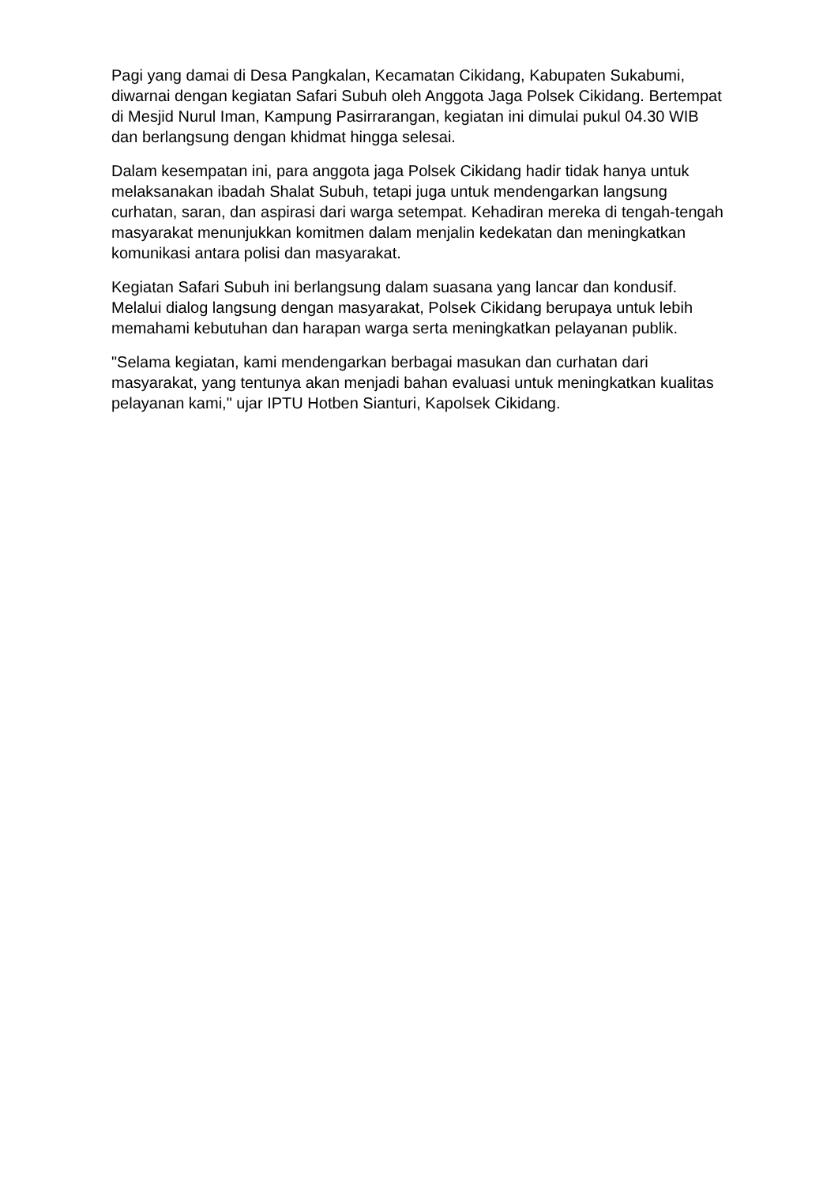Pagi yang damai di Desa Pangkalan, Kecamatan Cikidang, Kabupaten Sukabumi, diwarnai dengan kegiatan Safari Subuh oleh Anggota Jaga Polsek Cikidang. Bertempat di Mesjid Nurul Iman, Kampung Pasirrarangan, kegiatan ini dimulai pukul 04.30 WIB dan berlangsung dengan khidmat hingga selesai.
Dalam kesempatan ini, para anggota jaga Polsek Cikidang hadir tidak hanya untuk melaksanakan ibadah Shalat Subuh, tetapi juga untuk mendengarkan langsung curhatan, saran, dan aspirasi dari warga setempat. Kehadiran mereka di tengah-tengah masyarakat menunjukkan komitmen dalam menjalin kedekatan dan meningkatkan komunikasi antara polisi dan masyarakat.
Kegiatan Safari Subuh ini berlangsung dalam suasana yang lancar dan kondusif. Melalui dialog langsung dengan masyarakat, Polsek Cikidang berupaya untuk lebih memahami kebutuhan dan harapan warga serta meningkatkan pelayanan publik.
"Selama kegiatan, kami mendengarkan berbagai masukan dan curhatan dari masyarakat, yang tentunya akan menjadi bahan evaluasi untuk meningkatkan kualitas pelayanan kami," ujar IPTU Hotben Sianturi, Kapolsek Cikidang.